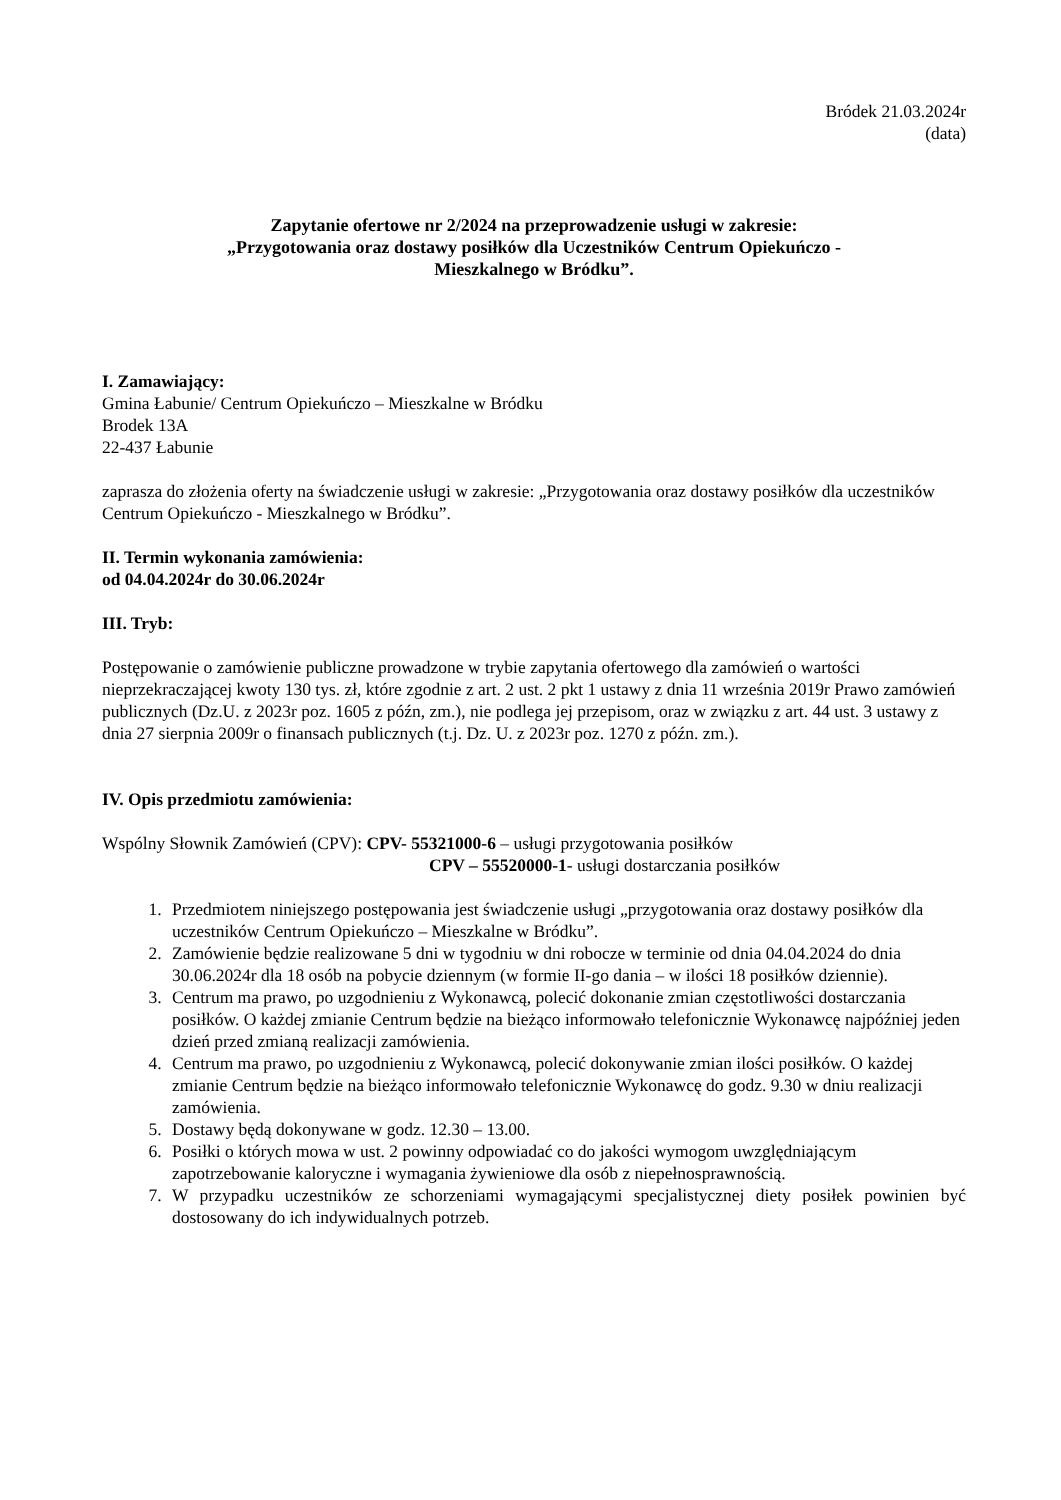Bródek 21.03.2024r
(data)
Zapytanie ofertowe nr 2/2024 na przeprowadzenie usługi w zakresie:
„Przygotowania oraz dostawy posiłków dla Uczestników Centrum Opiekuńczo -
Mieszkalnego w Bródku”.
I. Zamawiający:
Gmina Łabunie/ Centrum Opiekuńczo – Mieszkalne w Bródku
Brodek 13A
22-437 Łabunie
zaprasza do złożenia oferty na świadczenie usługi w zakresie: „Przygotowania oraz dostawy posiłków dla uczestników Centrum Opiekuńczo - Mieszkalnego w Bródku”.
II. Termin wykonania zamówienia:
od 04.04.2024r do 30.06.2024r
III. Tryb:
Postępowanie o zamówienie publiczne prowadzone w trybie zapytania ofertowego dla zamówień o wartości nieprzekraczającej kwoty 130 tys. zł, które zgodnie z art. 2 ust. 2 pkt 1 ustawy z dnia 11 września 2019r Prawo zamówień publicznych (Dz.U. z 2023r poz. 1605 z późn, zm.), nie podlega jej przepisom, oraz w związku z art. 44 ust. 3 ustawy z dnia 27 sierpnia 2009r o finansach publicznych (t.j. Dz. U. z 2023r poz. 1270 z późn. zm.).
IV. Opis przedmiotu zamówienia:
Wspólny Słownik Zamówień (CPV): CPV- 55321000-6 – usługi przygotowania posiłków
CPV – 55520000-1- usługi dostarczania posiłków
1. Przedmiotem niniejszego postępowania jest świadczenie usługi „przygotowania oraz dostawy posiłków dla uczestników Centrum Opiekuńczo – Mieszkalne w Bródku”.
2. Zamówienie będzie realizowane 5 dni w tygodniu w dni robocze w terminie od dnia 04.04.2024 do dnia 30.06.2024r dla 18 osób na pobycie dziennym (w formie II-go dania – w ilości 18 posiłków dziennie).
3. Centrum ma prawo, po uzgodnieniu z Wykonawcą, polecić dokonanie zmian częstotliwości dostarczania posiłków. O każdej zmianie Centrum będzie na bieżąco informowało telefonicznie Wykonawcę najpóźniej jeden dzień przed zmianą realizacji zamówienia.
4. Centrum ma prawo, po uzgodnieniu z Wykonawcą, polecić dokonywanie zmian ilości posiłków. O każdej zmianie Centrum będzie na bieżąco informowało telefonicznie Wykonawcę do godz. 9.30 w dniu realizacji zamówienia.
5. Dostawy będą dokonywane w godz. 12.30 – 13.00.
6. Posiłki o których mowa w ust. 2 powinny odpowiadać co do jakości wymogom uwzględniającym zapotrzebowanie kaloryczne i wymagania żywieniowe dla osób z niepełnosprawnością.
7. W przypadku uczestników ze schorzeniami wymagającymi specjalistycznej diety posiłek powinien być dostosowany do ich indywidualnych potrzeb.